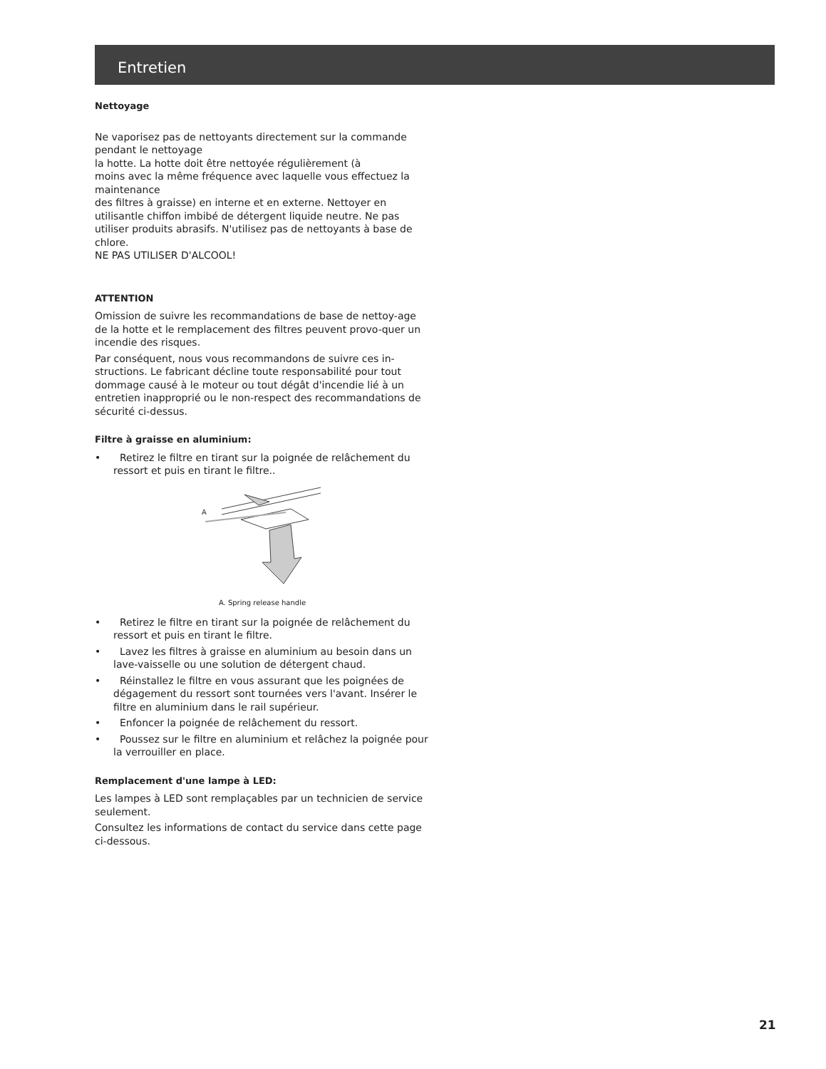Entretien
Nettoyage
Ne vaporisez pas de nettoyants directement sur la commande pendant le nettoyage
la hotte. La hotte doit être nettoyée régulièrement (à
moins avec la même fréquence avec laquelle vous effectuez la maintenance
des filtres à graisse) en interne et en externe. Nettoyer en utilisantle chiffon imbibé de détergent liquide neutre. Ne pas utiliser produits abrasifs. N'utilisez pas de nettoyants à base de chlore.
NE PAS UTILISER D'ALCOOL!
ATTENTION
Omission de suivre les recommandations de base de nettoy-age de la hotte et le remplacement des filtres peuvent provo-quer un incendie des risques.
Par conséquent, nous vous recommandons de suivre ces in-structions. Le fabricant décline toute responsabilité pour tout dommage causé à le moteur ou tout dégât d'incendie lié à un entretien inapproprié ou le non-respect des recommandations de sécurité ci-dessus.
Filtre à graisse en aluminium:
• Retirez le filtre en tirant sur la poignée de relâchement du ressort et puis en tirant le filtre..
A
A. Spring release handle
• Retirez le filtre en tirant sur la poignée de relâchement du ressort et puis en tirant le filtre.
• Lavez les filtres à graisse en aluminium au besoin dans un lave-vaisselle ou une solution de détergent chaud.
• Réinstallez le filtre en vous assurant que les poignées de dégagement du ressort sont tournées vers l'avant. Insérer le filtre en aluminium dans le rail supérieur.
• Enfoncer la poignée de relâchement du ressort.
• Poussez sur le filtre en aluminium et relâchez la poignée pour la verrouiller en place.
Remplacement d'une lampe à LED:
Les lampes à LED sont remplaçables par un technicien de service seulement.
Consultez les informations de contact du service dans cette page ci-dessous.
21